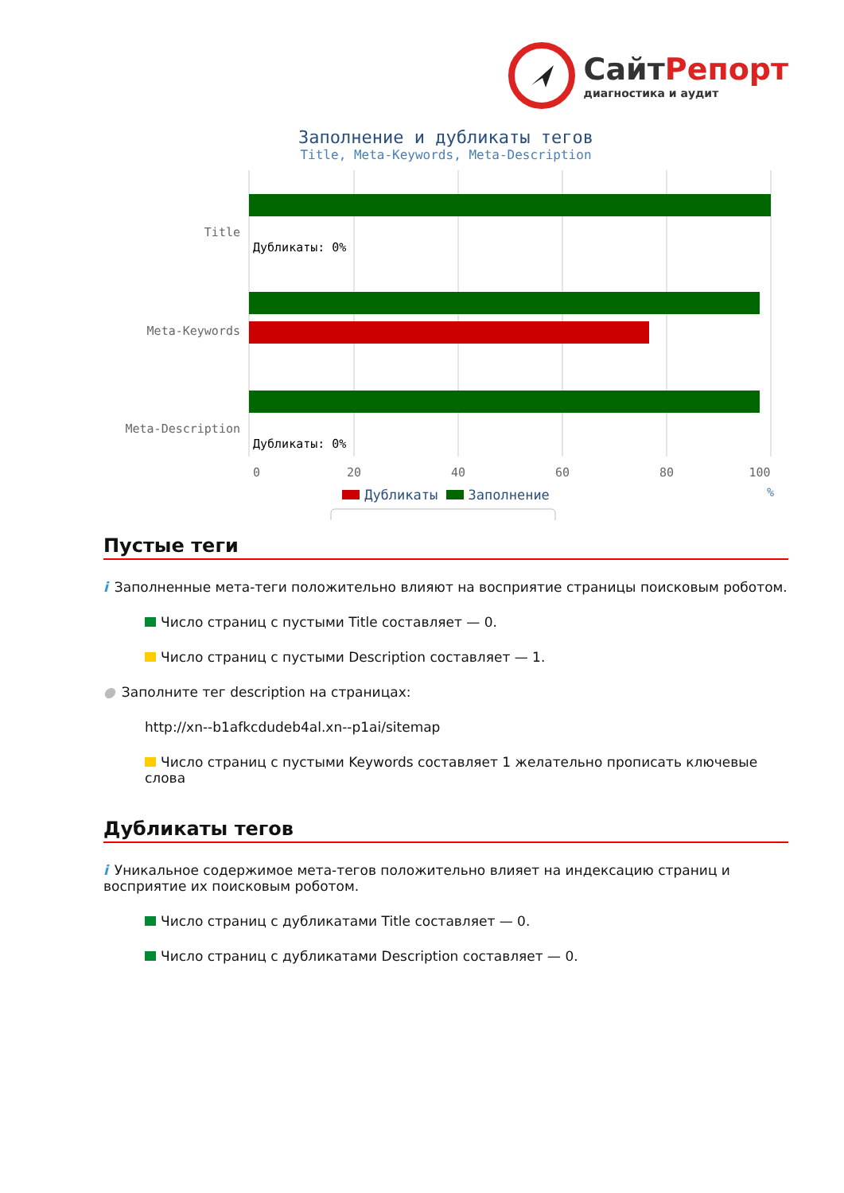СайтРепорт
диагностика и аудит
Заполнение и дубликаты тегов
Title, Meta-Keywords, Meta-Description
Title
Meta-Keywords
Meta-Description
Дубликаты: 0%
Дубликаты: 0%
0
20
40
60
80
100
%
Дубликаты Заполнение
Пустые теги
i Заполненные мета-теги положительно влияют на восприятие страницы поисковым роботом.
Число страниц с пустыми Title составляет — 0.
Число страниц с пустыми Description составляет — 1.
● Заполните тег description на страницах:
http://xn--b1afkcdudeb4al.xn--p1ai/sitemap
Число страниц с пустыми Keywords составляет 1 желательно прописать ключевые слова
Дубликаты тегов
i Уникальное содержимое мета-тегов положительно влияет на индексацию страниц и восприятие их поисковым роботом.
Число страниц с дубликатами Title составляет — 0.
Число страниц с дубликатами Description составляет — 0.